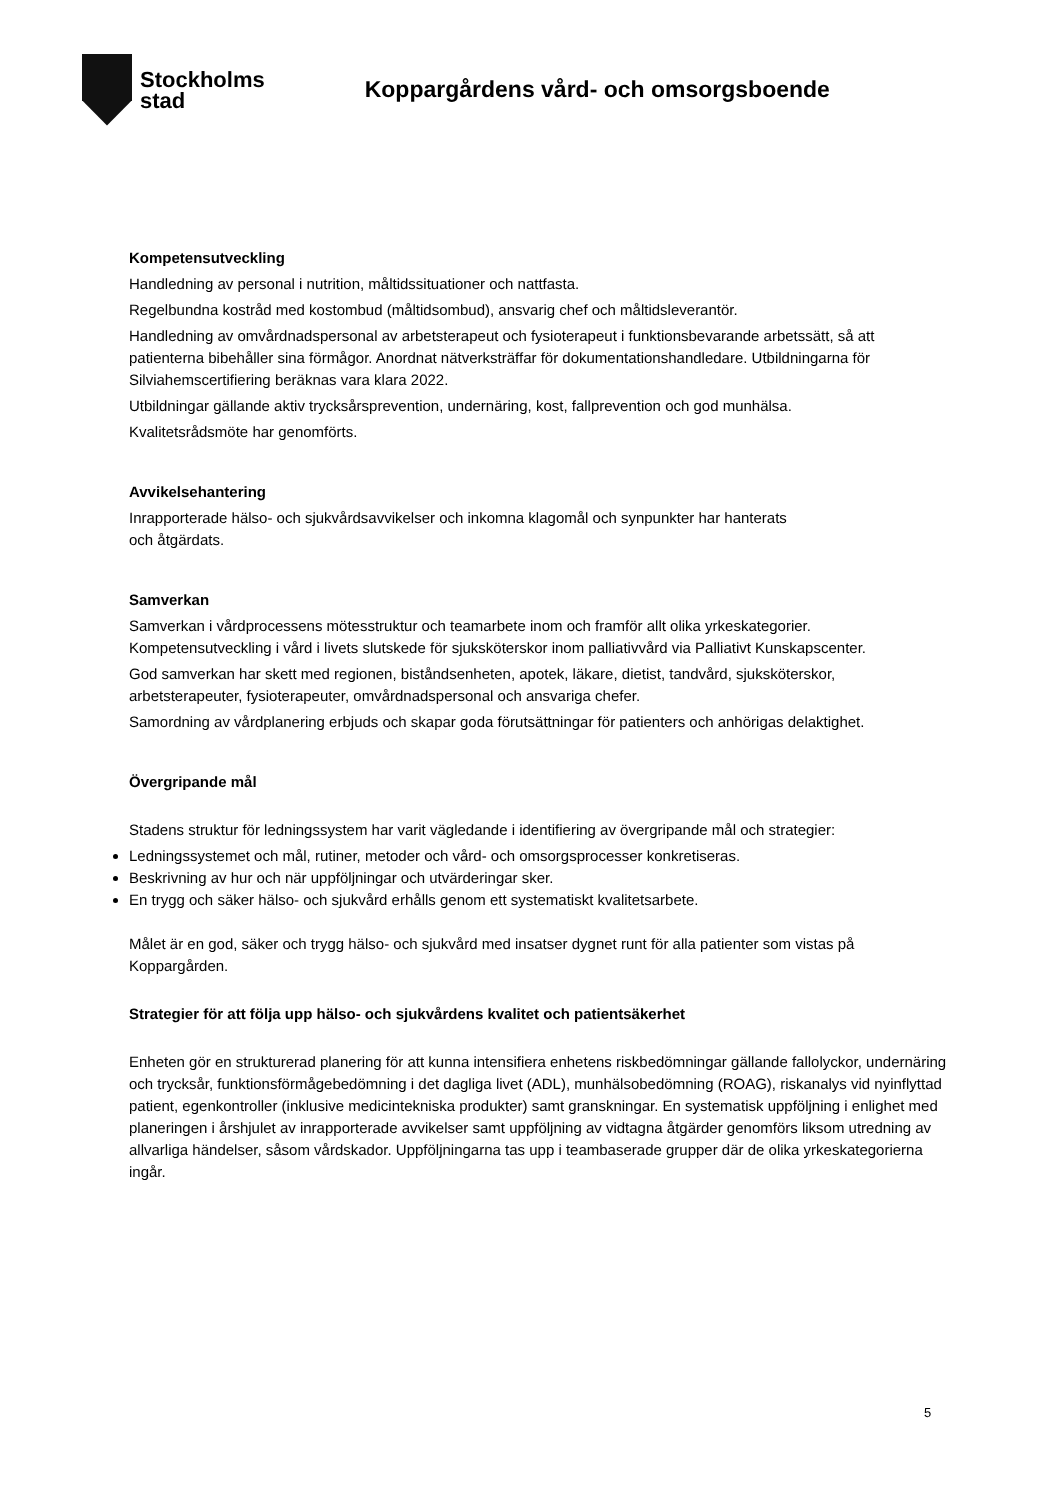Stockholms
stad
Koppargårdens vård- och omsorgsboende
Kompetensutveckling
Handledning av personal i nutrition, måltidssituationer och nattfasta.
Regelbundna kostråd med kostombud (måltidsombud), ansvarig chef och måltidsleverantör.
Handledning av omvårdnadspersonal av arbetsterapeut och fysioterapeut i funktionsbevarande arbetssätt, så att patienterna bibehåller sina förmågor. Anordnat nätverksträffar för dokumentationshandledare. Utbildningarna för Silviahemscertifiering beräknas vara klara 2022.
Utbildningar gällande aktiv trycksårsprevention, undernäring, kost, fallprevention och god munhälsa.
Kvalitetsrådsmöte har genomförts.
Avvikelsehantering
Inrapporterade hälso- och sjukvårdsavvikelser och inkomna klagomål och synpunkter har hanterats
och åtgärdats.
Samverkan
Samverkan i vårdprocessens mötesstruktur och teamarbete inom och framför allt olika yrkeskategorier. Kompetensutveckling i vård i livets slutskede för sjuksköterskor inom palliativvård via Palliativt Kunskapscenter.
God samverkan har skett med regionen, biståndsenheten, apotek, läkare, dietist, tandvård, sjuksköterskor, arbetsterapeuter, fysioterapeuter, omvårdnadspersonal och ansvariga chefer.
Samordning av vårdplanering erbjuds och skapar goda förutsättningar för patienters och anhörigas delaktighet.
Övergripande mål
Stadens struktur för ledningssystem har varit vägledande i identifiering av övergripande mål och strategier:
Ledningssystemet och mål, rutiner, metoder och vård- och omsorgsprocesser konkretiseras.
Beskrivning av hur och när uppföljningar och utvärderingar sker.
En trygg och säker hälso- och sjukvård erhålls genom ett systematiskt kvalitetsarbete.
Målet är en god, säker och trygg hälso- och sjukvård med insatser dygnet runt för alla patienter som vistas på Koppargården.
Strategier för att följa upp hälso- och sjukvårdens kvalitet och patientsäkerhet
Enheten gör en strukturerad planering för att kunna intensifiera enhetens riskbedömningar gällande fallolyckor, undernäring och trycksår, funktionsförmågebedömning i det dagliga livet (ADL), munhälsobedömning (ROAG), riskanalys vid nyinflyttad patient, egenkontroller (inklusive medicintekniska produkter) samt granskningar. En systematisk uppföljning i enlighet med planeringen i årshjulet av inrapporterade avvikelser samt uppföljning av vidtagna åtgärder genomförs liksom utredning av allvarliga händelser, såsom vårdskador. Uppföljningarna tas upp i teambaserade grupper där de olika yrkeskategorierna ingår.
5